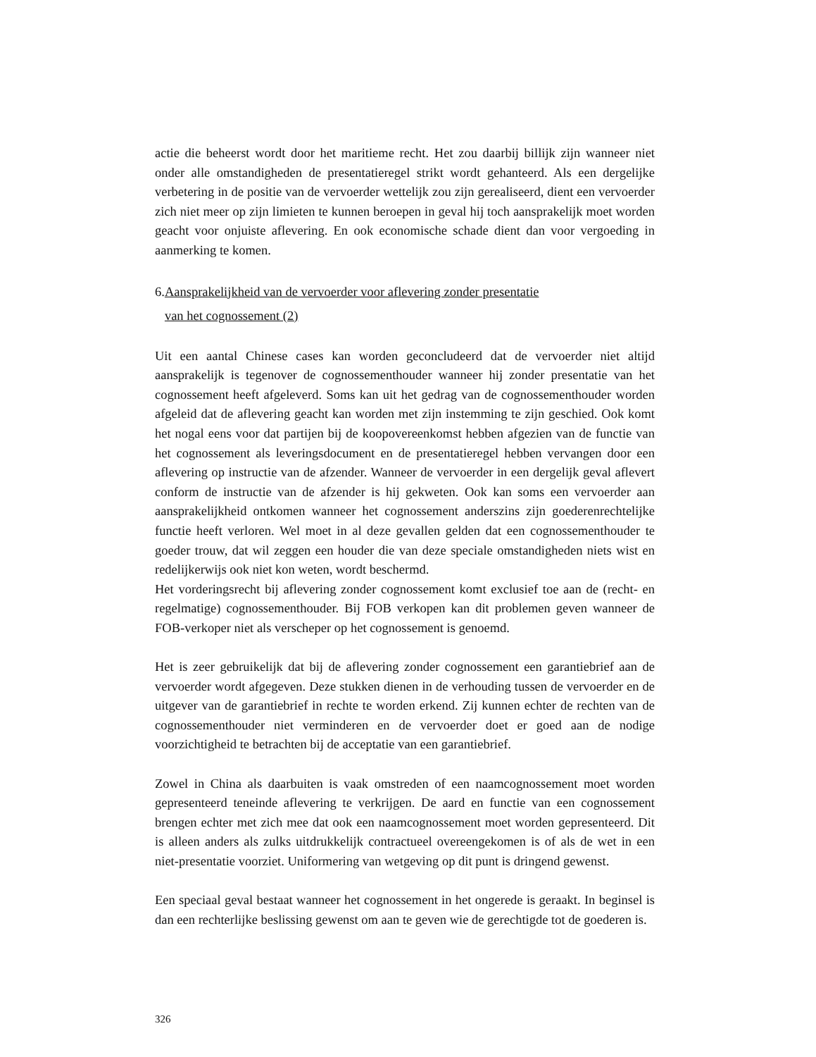actie die beheerst wordt door het maritieme recht. Het zou daarbij billijk zijn wanneer niet onder alle omstandigheden de presentatieregel strikt wordt gehanteerd. Als een dergelijke verbetering in de positie van de vervoerder wettelijk zou zijn gerealiseerd, dient een vervoerder zich niet meer op zijn limieten te kunnen beroepen in geval hij toch aansprakelijk moet worden geacht voor onjuiste aflevering. En ook economische schade dient dan voor vergoeding in aanmerking te komen.
6.Aansprakelijkheid van de vervoerder voor aflevering zonder presentatie
van het cognossement (2)
Uit een aantal Chinese cases kan worden geconcludeerd dat de vervoerder niet altijd aansprakelijk is tegenover de cognossementhouder wanneer hij zonder presentatie van het cognossement heeft afgeleverd. Soms kan uit het gedrag van de cognossementhouder worden afgeleid dat de aflevering geacht kan worden met zijn instemming te zijn geschied. Ook komt het nogal eens voor dat partijen bij de koopovereenkomst hebben afgezien van de functie van het cognossement als leveringsdocument en de presentatieregel hebben vervangen door een aflevering op instructie van de afzender. Wanneer de vervoerder in een dergelijk geval aflevert conform de instructie van de afzender is hij gekweten. Ook kan soms een vervoerder aan aansprakelijkheid ontkomen wanneer het cognossement anderszins zijn goederenrechtelijke functie heeft verloren. Wel moet in al deze gevallen gelden dat een cognossementhouder te goeder trouw, dat wil zeggen een houder die van deze speciale omstandigheden niets wist en redelijkerwijs ook niet kon weten, wordt beschermd.
Het vorderingsrecht bij aflevering zonder cognossement komt exclusief toe aan de (recht- en regelmatige) cognossementhouder. Bij FOB verkopen kan dit problemen geven wanneer de FOB-verkoper niet als verscheper op het cognossement is genoemd.
Het is zeer gebruikelijk dat bij de aflevering zonder cognossement een garantiebrief aan de vervoerder wordt afgegeven. Deze stukken dienen in de verhouding tussen de vervoerder en de uitgever van de garantiebrief in rechte te worden erkend. Zij kunnen echter de rechten van de cognossementhouder niet verminderen en de vervoerder doet er goed aan de nodige voorzichtigheid te betrachten bij de acceptatie van een garantiebrief.
Zowel in China als daarbuiten is vaak omstreden of een naamcognossement moet worden gepresenteerd teneinde aflevering te verkrijgen. De aard en functie van een cognossement brengen echter met zich mee dat ook een naamcognossement moet worden gepresenteerd. Dit is alleen anders als zulks uitdrukkelijk contractueel overeengekomen is of als de wet in een niet-presentatie voorziet. Uniformering van wetgeving op dit punt is dringend gewenst.
Een speciaal geval bestaat wanneer het cognossement in het ongerede is geraakt. In beginsel is dan een rechterlijke beslissing gewenst om aan te geven wie de gerechtigde tot de goederen is.
326